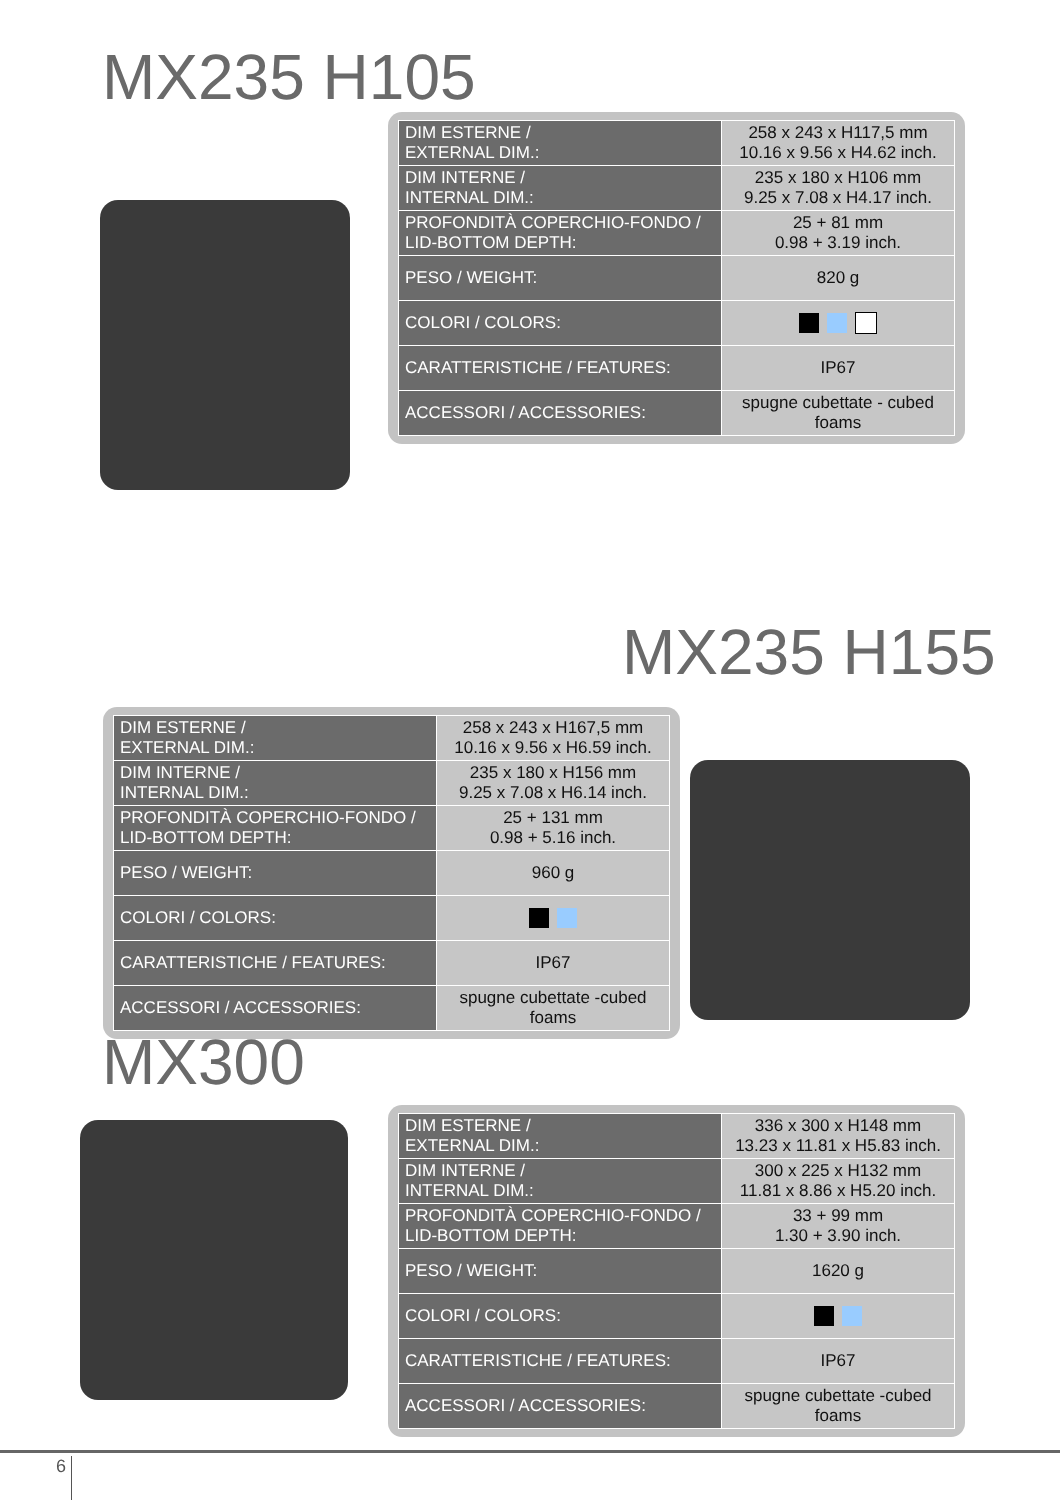MX235 H105
| DIM ESTERNE / EXTERNAL DIM.: | 258 x 243 x H117,5 mm 10.16 x 9.56 x H4.62 inch. |
| DIM INTERNE / INTERNAL DIM.: | 235 x 180 x H106 mm 9.25 x 7.08 x H4.17 inch. |
| PROFONDITÀ COPERCHIO-FONDO / LID-BOTTOM DEPTH: | 25 + 81 mm 0.98 + 3.19 inch. |
| PESO / WEIGHT: | 820 g |
| COLORI / COLORS: | |
| CARATTERISTICHE / FEATURES: | IP67 |
| ACCESSORI / ACCESSORIES: | spugne cubettate - cubed foams |
MX235 H155
| DIM ESTERNE / EXTERNAL DIM.: | 258 x 243 x H167,5 mm 10.16 x 9.56 x H6.59 inch. |
| DIM INTERNE / INTERNAL DIM.: | 235 x 180 x H156 mm 9.25 x 7.08 x H6.14 inch. |
| PROFONDITÀ COPERCHIO-FONDO / LID-BOTTOM DEPTH: | 25 + 131 mm 0.98 + 5.16 inch. |
| PESO / WEIGHT: | 960 g |
| COLORI / COLORS: | |
| CARATTERISTICHE / FEATURES: | IP67 |
| ACCESSORI / ACCESSORIES: | spugne cubettate -cubed foams |
MX300
| DIM ESTERNE / EXTERNAL DIM.: | 336 x 300 x H148 mm 13.23 x 11.81 x H5.83 inch. |
| DIM INTERNE / INTERNAL DIM.: | 300 x 225 x H132 mm 11.81 x 8.86 x H5.20 inch. |
| PROFONDITÀ COPERCHIO-FONDO / LID-BOTTOM DEPTH: | 33 + 99 mm 1.30 + 3.90 inch. |
| PESO / WEIGHT: | 1620 g |
| COLORI / COLORS: | |
| CARATTERISTICHE / FEATURES: | IP67 |
| ACCESSORI / ACCESSORIES: | spugne cubettate -cubed foams |
6